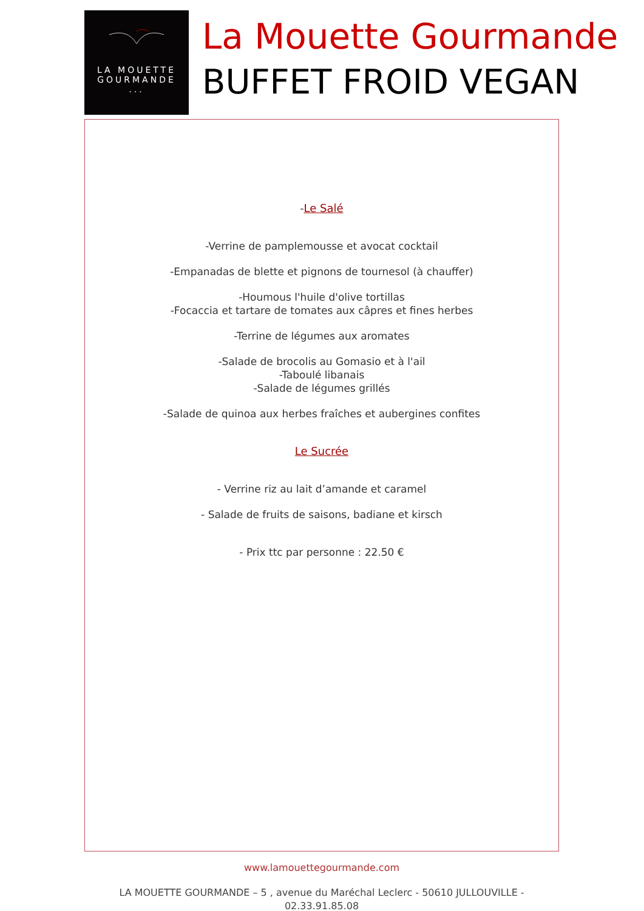LA MOUETTE
GOURMANDE
...
La Mouette Gourmande
BUFFET FROID VEGAN
-Le Salé
-Verrine de pamplemousse et avocat cocktail
-Empanadas de blette et pignons de tournesol (à chauffer)
-Houmous l'huile d'olive tortillas
-Focaccia et tartare de tomates aux câpres et fines herbes
-Terrine de légumes aux aromates
-Salade de brocolis au Gomasio et à l'ail
-Taboulé libanais
-Salade de légumes grillés
-Salade de quinoa aux herbes fraîches et aubergines confites
Le Sucrée
- Verrine riz au lait d’amande et caramel
- Salade de fruits de saisons, badiane et kirsch
- Prix ttc par personne : 22.50 €
www.lamouettegourmande.com
LA MOUETTE GOURMANDE – 5 , avenue du Maréchal Leclerc - 50610 JULLOUVILLE - 02.33.91.85.08